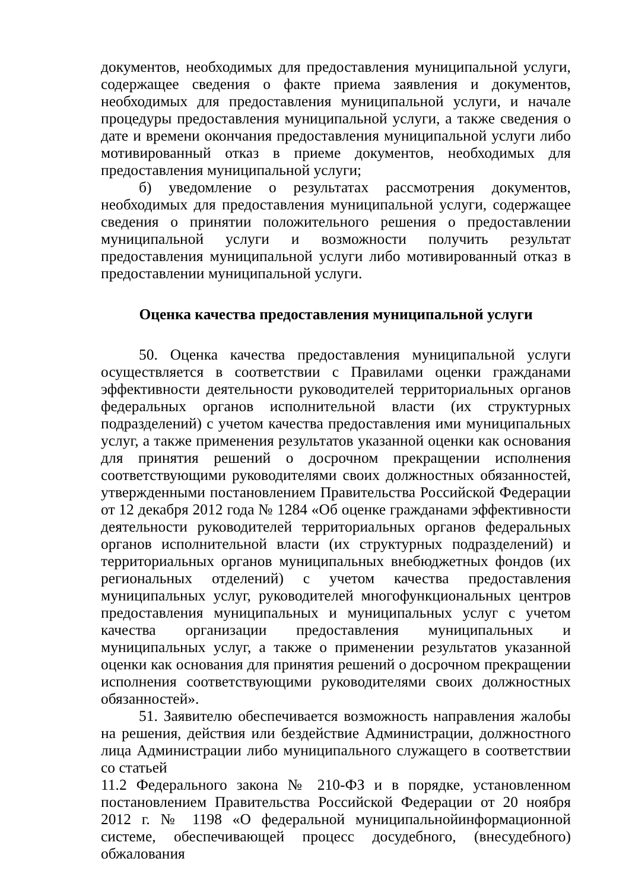документов, необходимых для предоставления муниципальной услуги, содержащее сведения о факте приема заявления и документов, необходимых для предоставления муниципальной услуги, и начале процедуры предоставления муниципальной услуги, а также сведения о дате и времени окончания предоставления муниципальной услуги либо мотивированный отказ в приеме документов, необходимых для предоставления муниципальной услуги;
б) уведомление о результатах рассмотрения документов, необходимых для предоставления муниципальной услуги, содержащее сведения о принятии положительного решения о предоставлении муниципальной услуги и возможности получить результат предоставления муниципальной услуги либо мотивированный отказ в предоставлении муниципальной услуги.
Оценка качества предоставления муниципальной услуги
50. Оценка качества предоставления муниципальной услуги осуществляется в соответствии с Правилами оценки гражданами эффективности деятельности руководителей территориальных органов федеральных органов исполнительной власти (их структурных подразделений) с учетом качества предоставления ими муниципальных услуг, а также применения результатов указанной оценки как основания для принятия решений о досрочном прекращении исполнения соответствующими руководителями своих должностных обязанностей, утвержденными постановлением Правительства Российской Федерации от 12 декабря 2012 года № 1284 «Об оценке гражданами эффективности деятельности руководителей территориальных органов федеральных органов исполнительной власти (их структурных подразделений) и территориальных органов муниципальных внебюджетных фондов (их региональных отделений) с учетом качества предоставления муниципальных услуг, руководителей многофункциональных центров предоставления муниципальных и муниципальных услуг с учетом качества организации предоставления муниципальных и муниципальных услуг, а также о применении результатов указанной оценки как основания для принятия решений о досрочном прекращении исполнения соответствующими руководителями своих должностных обязанностей».
51. Заявителю обеспечивается возможность направления жалобы на решения, действия или бездействие Администрации, должностного лица Администрации либо муниципального служащего в соответствии со статьей
11.2 Федерального закона № 210-ФЗ и в порядке, установленном постановлением Правительства Российской Федерации от 20 ноября 2012 г. № 1198 «О федеральной муниципальнойинформационной системе, обеспечивающей процесс досудебного, (внесудебного) обжалования